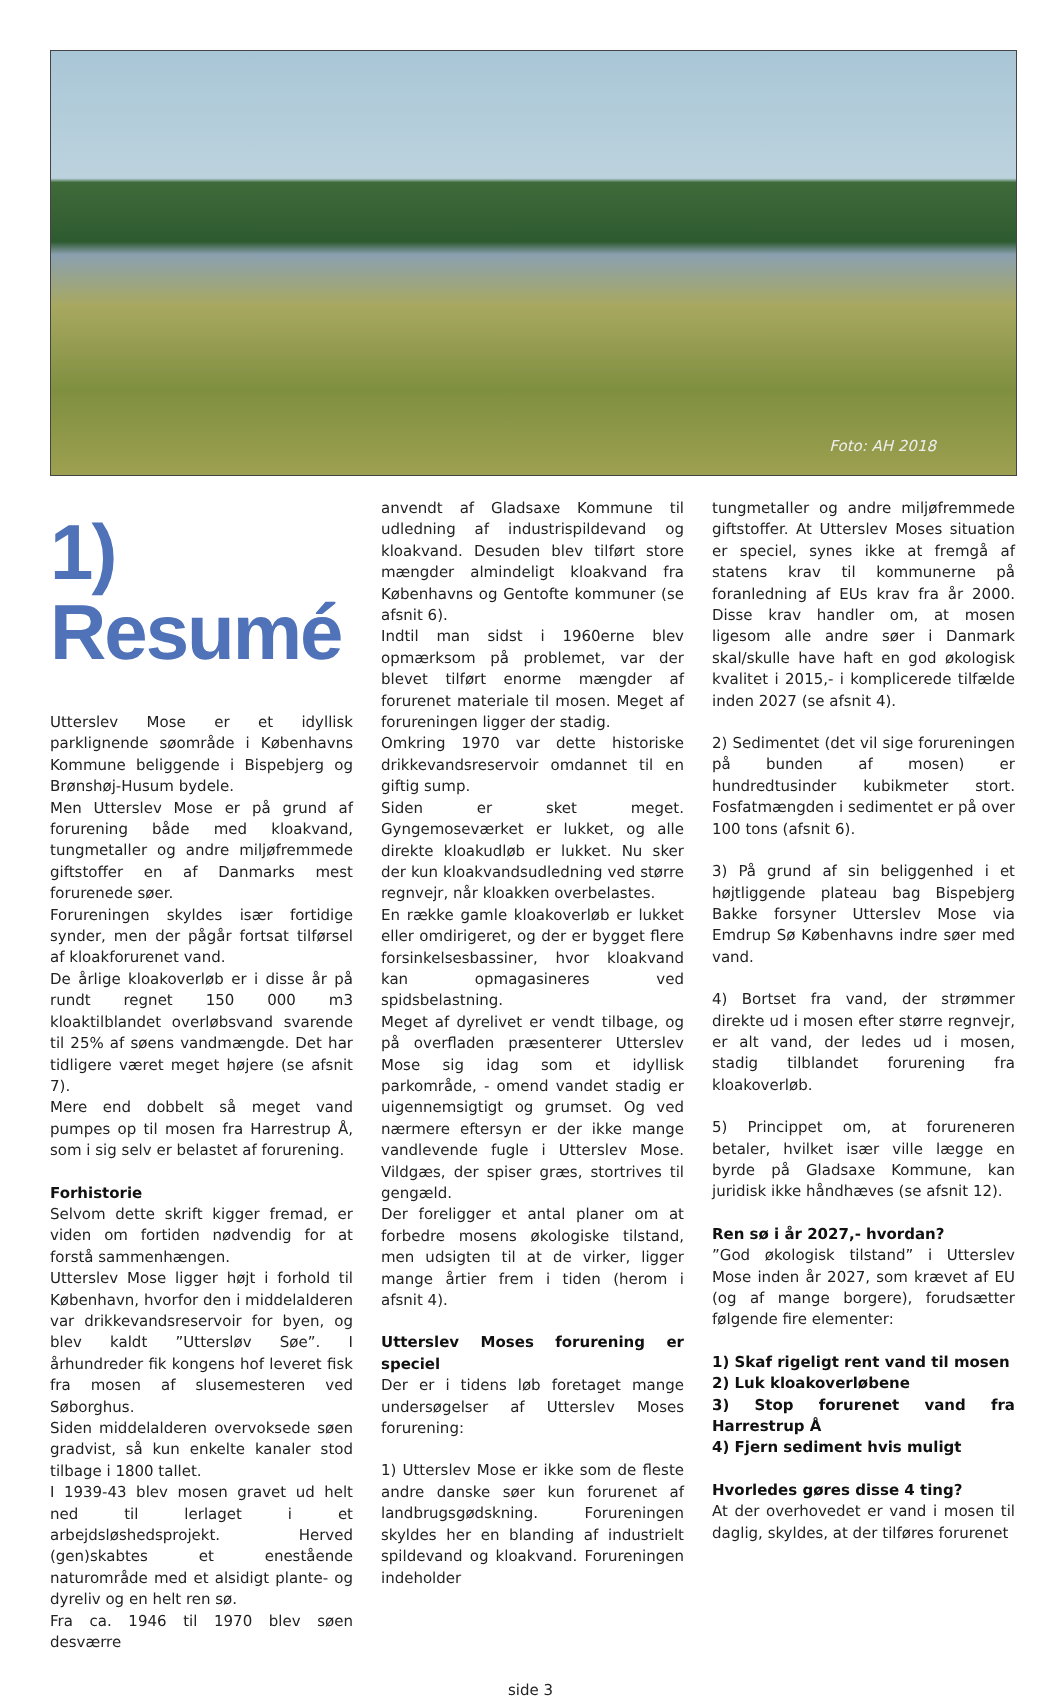Foto: AH 2018
1) Resumé
Utterslev Mose er et idyllisk parklignende søområde i Københavns Kommune beliggende i Bispebjerg og Brønshøj-Husum bydele.
Men Utterslev Mose er på grund af forurening både med kloakvand, tungmetaller og andre miljøfremmede giftstoffer en af Danmarks mest forurenede søer.
Forureningen skyldes især fortidige synder, men der pågår fortsat tilførsel af kloakforurenet vand.
De årlige kloakoverløb er i disse år på rundt regnet 150 000 m3 kloaktilblandet overløbsvand svarende til 25% af søens vandmængde. Det har tidligere været meget højere (se afsnit 7).
Mere end dobbelt så meget vand pumpes op til mosen fra Harrestrup Å, som i sig selv er belastet af forurening.
Forhistorie
Selvom dette skrift kigger fremad, er viden om fortiden nødvendig for at forstå sammenhængen.
Utterslev Mose ligger højt i forhold til København, hvorfor den i middelalderen var drikkevandsreservoir for byen, og blev kaldt ”Uttersløv Søe”. I århundreder fik kongens hof leveret fisk fra mosen af slusemesteren ved Søborghus.
Siden middelalderen overvoksede søen gradvist, så kun enkelte kanaler stod tilbage i 1800 tallet.
I 1939-43 blev mosen gravet ud helt ned til lerlaget i et arbejdsløshedsprojekt. Herved (gen)skabtes et enestående naturområde med et alsidigt plante- og dyreliv og en helt ren sø.
Fra ca. 1946 til 1970 blev søen desværre
anvendt af Gladsaxe Kommune til udledning af industrispildevand og kloakvand. Desuden blev tilført store mængder almindeligt kloakvand fra Københavns og Gentofte kommuner (se afsnit 6).
Indtil man sidst i 1960erne blev opmærksom på problemet, var der blevet tilført enorme mængder af forurenet materiale til mosen. Meget af forureningen ligger der stadig.
Omkring 1970 var dette historiske drikkevandsreservoir omdannet til en giftig sump.
Siden er sket meget. Gyngemoseværket er lukket, og alle direkte kloakudløb er lukket. Nu sker der kun kloakvandsudledning ved større regnvejr, når kloakken overbelastes.
En række gamle kloakoverløb er lukket eller omdirigeret, og der er bygget flere forsinkelsesbassiner, hvor kloakvand kan opmagasineres ved spidsbelastning.
Meget af dyrelivet er vendt tilbage, og på overfladen præsenterer Utterslev Mose sig idag som et idyllisk parkområde, - omend vandet stadig er uigennemsigtigt og grumset. Og ved nærmere eftersyn er der ikke mange vandlevende fugle i Utterslev Mose. Vildgæs, der spiser græs, stortrives til gengæld.
Der foreligger et antal planer om at forbedre mosens økologiske tilstand, men udsigten til at de virker, ligger mange årtier frem i tiden (herom i afsnit 4).
Utterslev Moses forurening er speciel
Der er i tidens løb foretaget mange undersøgelser af Utterslev Moses forurening:
1) Utterslev Mose er ikke som de fleste andre danske søer kun forurenet af landbrugsgødskning. Forureningen skyldes her en blanding af industrielt spildevand og kloakvand. Forureningen indeholder
tungmetaller og andre miljøfremmede giftstoffer. At Utterslev Moses situation er speciel, synes ikke at fremgå af statens krav til kommunerne på foranledning af EUs krav fra år 2000. Disse krav handler om, at mosen ligesom alle andre søer i Danmark skal/skulle have haft en god økologisk kvalitet i 2015,- i komplicerede tilfælde inden 2027 (se afsnit 4).
2) Sedimentet (det vil sige forureningen på bunden af mosen) er hundredtusinder kubikmeter stort. Fosfatmængden i sedimentet er på over 100 tons (afsnit 6).
3) På grund af sin beliggenhed i et højtliggende plateau bag Bispebjerg Bakke forsyner Utterslev Mose via Emdrup Sø Københavns indre søer med vand.
4) Bortset fra vand, der strømmer direkte ud i mosen efter større regnvejr, er alt vand, der ledes ud i mosen, stadig tilblandet forurening fra kloakoverløb.
5) Princippet om, at forureneren betaler, hvilket især ville lægge en byrde på Gladsaxe Kommune, kan juridisk ikke håndhæves (se afsnit 12).
Ren sø i år 2027,- hvordan?
”God økologisk tilstand” i Utterslev Mose inden år 2027, som krævet af EU (og af mange borgere), forudsætter følgende fire elementer:
1) Skaf rigeligt rent vand til mosen
2) Luk kloakoverløbene
3) Stop forurenet vand fra Harrestrup Å
4) Fjern sediment hvis muligt
Hvorledes gøres disse 4 ting?
At der overhovedet er vand i mosen til daglig, skyldes, at der tilføres forurenet
side 3